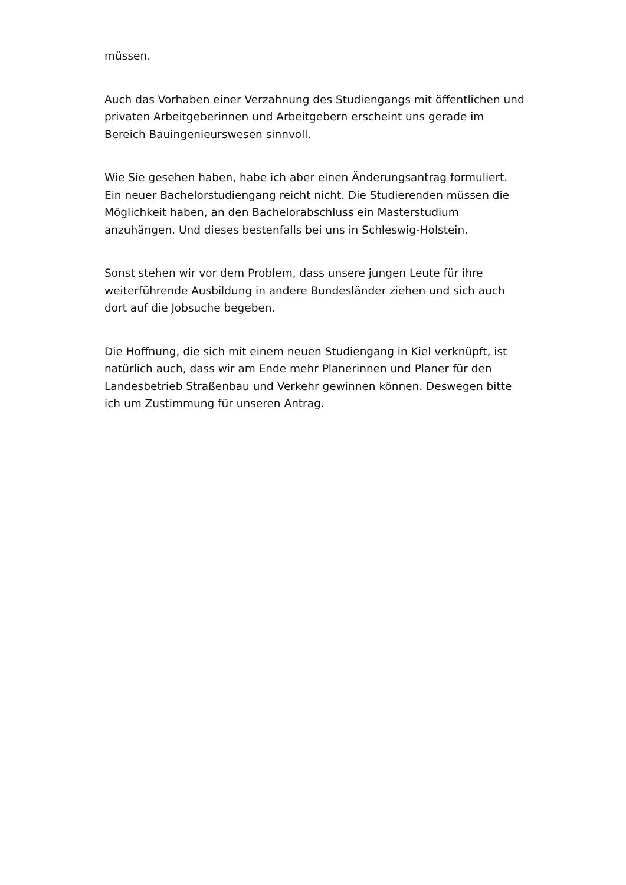müssen.
Auch das Vorhaben einer Verzahnung des Studiengangs mit öffentlichen und privaten Arbeitgeberinnen und Arbeitgebern erscheint uns gerade im Bereich Bauingenieurswesen sinnvoll.
Wie Sie gesehen haben, habe ich aber einen Änderungsantrag formuliert. Ein neuer Bachelorstudiengang reicht nicht. Die Studierenden müssen die Möglichkeit haben, an den Bachelorabschluss ein Masterstudium anzuhängen. Und dieses bestenfalls bei uns in Schleswig-Holstein.
Sonst stehen wir vor dem Problem, dass unsere jungen Leute für ihre weiterführende Ausbildung in andere Bundesländer ziehen und sich auch dort auf die Jobsuche begeben.
Die Hoffnung, die sich mit einem neuen Studiengang in Kiel verknüpft, ist natürlich auch, dass wir am Ende mehr Planerinnen und Planer für den Landesbetrieb Straßenbau und Verkehr gewinnen können. Deswegen bitte ich um Zustimmung für unseren Antrag.